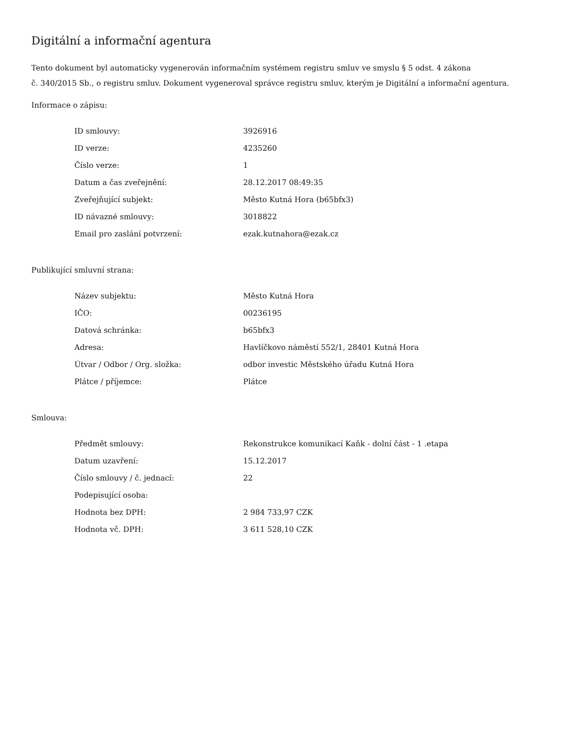Digitální a informační agentura
Tento dokument byl automaticky vygenerován informačním systémem registru smluv ve smyslu § 5 odst. 4 zákona
č. 340/2015 Sb., o registru smluv. Dokument vygeneroval správce registru smluv, kterým je Digitální a informační agentura.
Informace o zápisu:
| ID smlouvy: | 3926916 |
| ID verze: | 4235260 |
| Číslo verze: | 1 |
| Datum a čas zveřejnění: | 28.12.2017 08:49:35 |
| Zveřejňující subjekt: | Město Kutná Hora (b65bfx3) |
| ID návazné smlouvy: | 3018822 |
| Email pro zaslání potvrzení: | ezak.kutnahora@ezak.cz |
Publikující smluvní strana:
| Název subjektu: | Město Kutná Hora |
| IČO: | 00236195 |
| Datová schránka: | b65bfx3 |
| Adresa: | Havlíčkovo náměstí 552/1, 28401 Kutná Hora |
| Útvar / Odbor / Org. složka: | odbor investic Městského úřadu Kutná Hora |
| Plátce / příjemce: | Plátce |
Smlouva:
| Předmět smlouvy: | Rekonstrukce komunikací Kaňk - dolní část - 1 .etapa |
| Datum uzavření: | 15.12.2017 |
| Číslo smlouvy / č. jednací: | 22 |
| Podepisující osoba: | |
| Hodnota bez DPH: | 2 984 733,97 CZK |
| Hodnota vč. DPH: | 3 611 528,10 CZK |